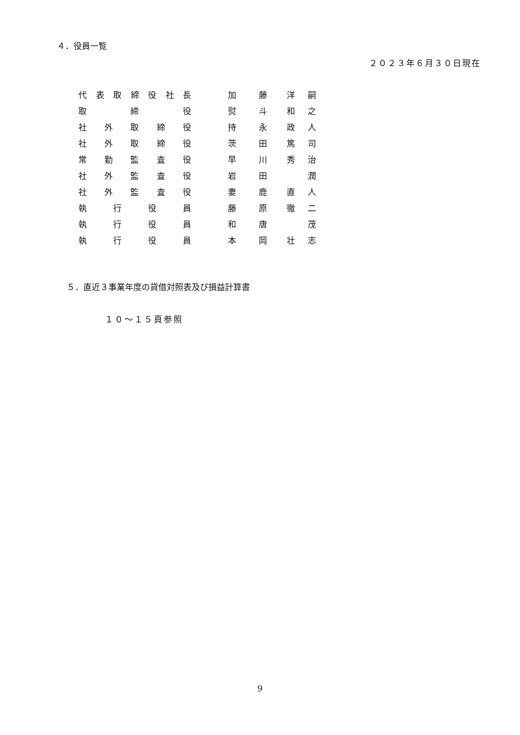４．役員一覧
２０２３年６月３０日現在
| 代表取締役社長 | | 加 藤 | | 洋 嗣 |
| 取 締 役 | | 熨 斗 | | 和 之 |
| 社 外 取 締 役 | | 持 永 | | 政 人 |
| 社 外 取 締 役 | | 茨 田 | | 篤 司 |
| 常 勤 監 査 役 | | 早 川 | | 秀 治 |
| 社 外 監 査 役 | | 岩 田 | | 潤 |
| 社 外 監 査 役 | | 妻 鹿 | | 直 人 |
| 執 行 役 員 | | 藤 原 | | 徹 二 |
| 執 行 役 員 | | 和 唐 | | 茂 |
| 執 行 役 員 | | 本 岡 | | 壮 志 |
５．直近３事業年度の貸借対照表及び損益計算書
１０～１５頁参照
9